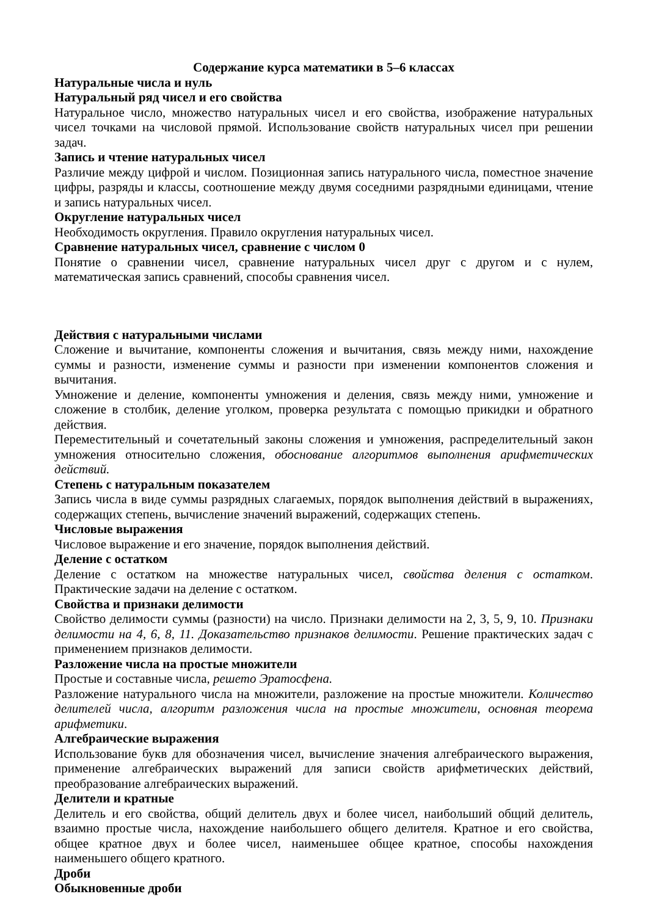Содержание курса математики в 5–6 классах
Натуральные числа и нуль
Натуральный ряд чисел и его свойства
Натуральное число, множество натуральных чисел и его свойства, изображение натуральных чисел точками на числовой прямой. Использование свойств натуральных чисел при решении задач.
Запись и чтение натуральных чисел
Различие между цифрой и числом. Позиционная запись натурального числа, поместное значение цифры, разряды и классы, соотношение между двумя соседними разрядными единицами, чтение и запись натуральных чисел.
Округление натуральных чисел
Необходимость округления. Правило округления натуральных чисел.
Сравнение натуральных чисел, сравнение с числом 0
Понятие о сравнении чисел, сравнение натуральных чисел друг с другом и с нулем, математическая запись сравнений, способы сравнения чисел.
Действия с натуральными числами
Сложение и вычитание, компоненты сложения и вычитания, связь между ними, нахождение суммы и разности, изменение суммы и разности при изменении компонентов сложения и вычитания.
Умножение и деление, компоненты умножения и деления, связь между ними, умножение и сложение в столбик, деление уголком, проверка результата с помощью прикидки и обратного действия.
Переместительный и сочетательный законы сложения и умножения, распределительный закон умножения относительно сложения, обоснование алгоритмов выполнения арифметических действий.
Степень с натуральным показателем
Запись числа в виде суммы разрядных слагаемых, порядок выполнения действий в выражениях, содержащих степень, вычисление значений выражений, содержащих степень.
Числовые выражения
Числовое выражение и его значение, порядок выполнения действий.
Деление с остатком
Деление с остатком на множестве натуральных чисел, свойства деления с остатком. Практические задачи на деление с остатком.
Свойства и признаки делимости
Свойство делимости суммы (разности) на число. Признаки делимости на 2, 3, 5, 9, 10. Признаки делимости на 4, 6, 8, 11. Доказательство признаков делимости. Решение практических задач с применением признаков делимости.
Разложение числа на простые множители
Простые и составные числа, решето Эратосфена.
Разложение натурального числа на множители, разложение на простые множители. Количество делителей числа, алгоритм разложения числа на простые множители, основная теорема арифметики.
Алгебраические выражения
Использование букв для обозначения чисел, вычисление значения алгебраического выражения, применение алгебраических выражений для записи свойств арифметических действий, преобразование алгебраических выражений.
Делители и кратные
Делитель и его свойства, общий делитель двух и более чисел, наибольший общий делитель, взаимно простые числа, нахождение наибольшего общего делителя. Кратное и его свойства, общее кратное двух и более чисел, наименьшее общее кратное, способы нахождения наименьшего общего кратного.
Дроби
Обыкновенные дроби